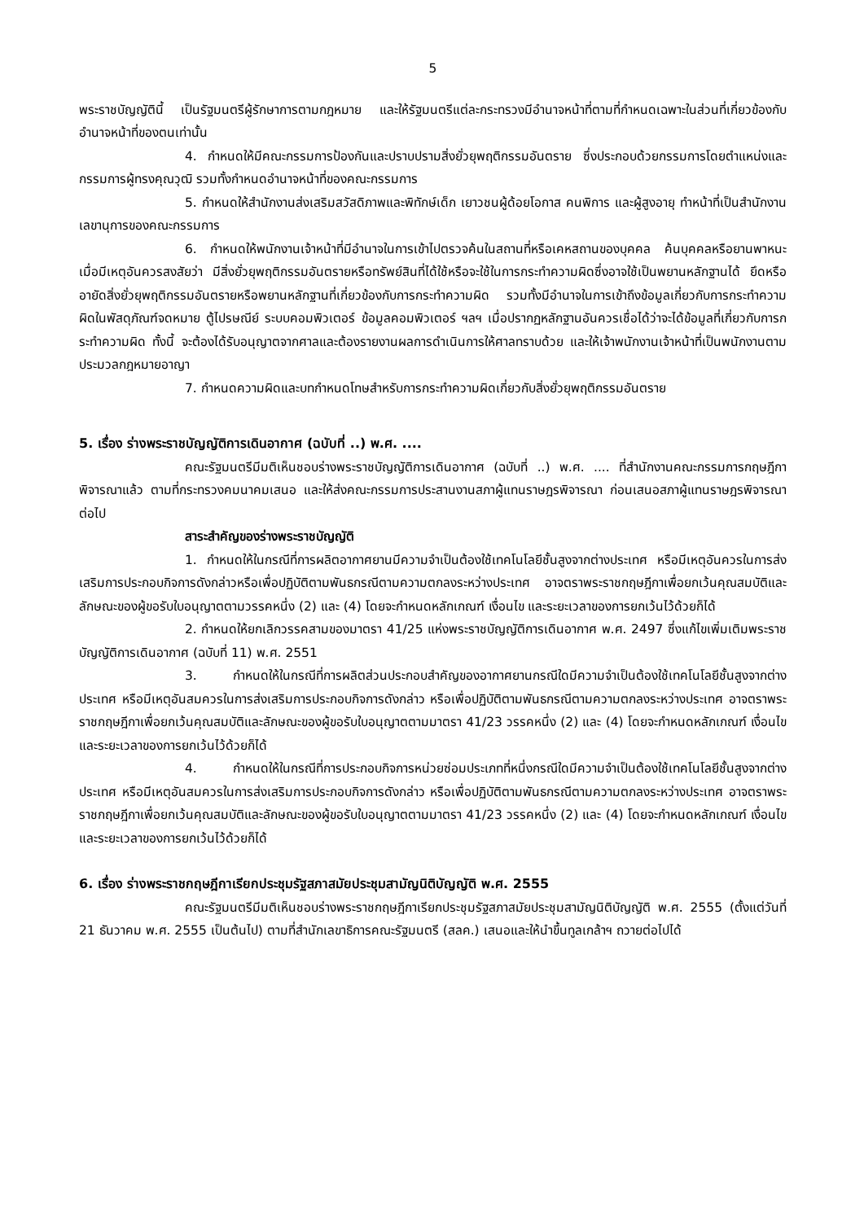5
พระราชบัญญัตินี้ เป็นรัฐมนตรีผู้รักษาการตามกฎหมาย และให้รัฐมนตรีแต่ละกระทรวงมีอำนาจหน้าที่ตามที่กำหนดเฉพาะในส่วนที่เกี่ยวข้องกับอำนาจหน้าที่ของตนเท่านั้น
4. กำหนดให้มีคณะกรรมการป้องกันและปราบปรามสิ่งยั่วยุพฤติกรรมอันตราย ซึ่งประกอบด้วยกรรมการโดยตำแหน่งและกรรมการผู้ทรงคุณวุฒิ รวมทั้งกำหนดอำนาจหน้าที่ของคณะกรรมการ
5. กำหนดให้สำนักงานส่งเสริมสวัสดิภาพและพิทักษ์เด็ก เยาวชนผู้ด้อยโอกาส คนพิการ และผู้สูงอายุ ทำหน้าที่เป็นสำนักงานเลขานุการของคณะกรรมการ
6. กำหนดให้พนักงานเจ้าหน้าที่มีอำนาจในการเข้าไปตรวจค้นในสถานที่หรือเคหสถานของบุคคล ค้นบุคคลหรือยานพาหนะ เมื่อมีเหตุอันควรสงสัยว่า มีสิ่งยั่วยุพฤติกรรมอันตรายหรือทรัพย์สินที่ได้ใช้หรือจะใช้ในการกระทำความผิดซึ่งอาจใช้เป็นพยานหลักฐานได้ ยึดหรืออายัดสิ่งยั่วยุพฤติกรรมอันตรายหรือพยานหลักฐานที่เกี่ยวข้องกับการกระทำความผิด รวมทั้งมีอำนาจในการเข้าถึงข้อมูลเกี่ยวกับการกระทำความผิดในพัสดุภัณฑ์จดหมาย ตู้ไปรษณีย์ ระบบคอมพิวเตอร์ ข้อมูลคอมพิวเตอร์ ฯลฯ เมื่อปรากฏหลักฐานอันควรเชื่อได้ว่าจะได้ข้อมูลที่เกี่ยวกับการกระทำความผิด ทั้งนี้ จะต้องได้รับอนุญาตจากศาลและต้องรายงานผลการดำเนินการให้ศาลทราบด้วย และให้เจ้าพนักงานเจ้าหน้าที่เป็นพนักงานตามประมวลกฎหมายอาญา
7. กำหนดความผิดและบทกำหนดโทษสำหรับการกระทำความผิดเกี่ยวกับสิ่งยั่วยุพฤติกรรมอันตราย
5. เรื่อง ร่างพระราชบัญญัติการเดินอากาศ (ฉบับที่ ..) พ.ศ. ....
คณะรัฐมนตรีมีมติเห็นชอบร่างพระราชบัญญัติการเดินอากาศ (ฉบับที่ ..) พ.ศ. .... ที่สำนักงานคณะกรรมการกฤษฎีกาพิจารณาแล้ว ตามที่กระทรวงคมนาคมเสนอ และให้ส่งคณะกรรมการประสานงานสภาผู้แทนราษฎรพิจารณา ก่อนเสนอสภาผู้แทนราษฎรพิจารณาต่อไป
สาระสำคัญของร่างพระราชบัญญัติ
1. กำหนดให้ในกรณีที่การผลิตอากาศยานมีความจำเป็นต้องใช้เทคโนโลยีชั้นสูงจากต่างประเทศ หรือมีเหตุอันควรในการส่งเสริมการประกอบกิจการดังกล่าวหรือเพื่อปฏิบัติตามพันธกรณีตามความตกลงระหว่างประเทศ อาจตราพระราชกฤษฎีกาเพื่อยกเว้นคุณสมบัติและลักษณะของผู้ขอรับใบอนุญาตตามวรรคหนึ่ง (2) และ (4) โดยจะกำหนดหลักเกณฑ์ เงื่อนไข และระยะเวลาของการยกเว้นไว้ด้วยก็ได้
2. กำหนดให้ยกเลิกวรรคสามของมาตรา 41/25 แห่งพระราชบัญญัติการเดินอากาศ พ.ศ. 2497 ซึ่งแก้ไขเพิ่มเติมพระราชบัญญัติการเดินอากาศ (ฉบับที่ 11) พ.ศ. 2551
3. กำหนดให้ในกรณีที่การผลิตส่วนประกอบสำคัญของอากาศยานกรณีใดมีความจำเป็นต้องใช้เทคโนโลยีชั้นสูงจากต่างประเทศ หรือมีเหตุอันสมควรในการส่งเสริมการประกอบกิจการดังกล่าว หรือเพื่อปฏิบัติตามพันธกรณีตามความตกลงระหว่างประเทศ อาจตราพระราชกฤษฎีกาเพื่อยกเว้นคุณสมบัติและลักษณะของผู้ขอรับใบอนุญาตตามมาตรา 41/23 วรรคหนึ่ง (2) และ (4) โดยจะกำหนดหลักเกณฑ์ เงื่อนไข และระยะเวลาของการยกเว้นไว้ด้วยก็ได้
4. กำหนดให้ในกรณีที่การประกอบกิจการหน่วยซ่อมประเภทที่หนึ่งกรณีใดมีความจำเป็นต้องใช้เทคโนโลยีชั้นสูงจากต่างประเทศ หรือมีเหตุอันสมควรในการส่งเสริมการประกอบกิจการดังกล่าว หรือเพื่อปฏิบัติตามพันธกรณีตามความตกลงระหว่างประเทศ อาจตราพระราชกฤษฎีกาเพื่อยกเว้นคุณสมบัติและลักษณะของผู้ขอรับใบอนุญาตตามมาตรา 41/23 วรรคหนึ่ง (2) และ (4) โดยจะกำหนดหลักเกณฑ์ เงื่อนไข และระยะเวลาของการยกเว้นไว้ด้วยก็ได้
6. เรื่อง ร่างพระราชกฤษฎีกาเรียกประชุมรัฐสภาสมัยประชุมสามัญนิติบัญญัติ พ.ศ. 2555
คณะรัฐมนตรีมีมติเห็นชอบร่างพระราชกฤษฎีกาเรียกประชุมรัฐสภาสมัยประชุมสามัญนิติบัญญัติ พ.ศ. 2555 (ตั้งแต่วันที่ 21 ธันวาคม พ.ศ. 2555 เป็นต้นไป) ตามที่สำนักเลขาธิการคณะรัฐมนตรี (สลค.) เสนอและให้นำขึ้นทูลเกล้าฯ ถวายต่อไปได้